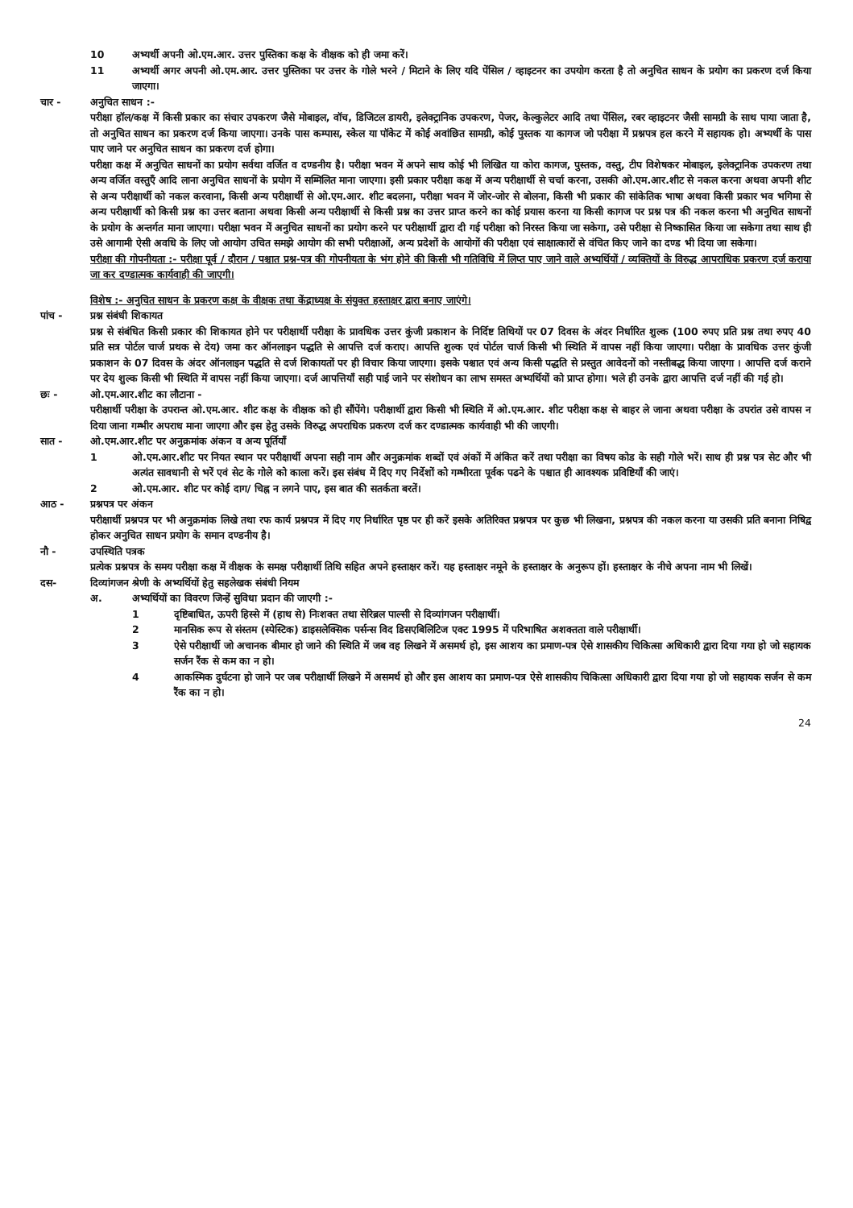10 अभ्यर्थी अपनी ओ.एम.आर. उत्तर पुस्तिका कक्ष के वीक्षक को ही जमा करें।
11 अभ्यर्थी अगर अपनी ओ.एम.आर. उत्तर पुस्तिका पर उत्तर के गोले भरने / मिटाने के लिए यदि पेंसिल / व्हाइटनर का उपयोग करता है तो अनुचित साधन के प्रयोग का प्रकरण दर्ज किया जाएगा।
चार - अनुचित साधन :-
परीक्षा हॉल/कक्ष में किसी प्रकार का संचार उपकरण जैसे मोबाइल, वॉच, डिजिटल डायरी, इलेक्ट्रानिक उपकरण, पेजर, केल्कुलेटर आदि तथा पेंसिल, रबर व्हाइटनर जैसी सामग्री के साथ पाया जाता है, तो अनुचित साधन का प्रकरण दर्ज किया जाएगा। उनके पास कम्पास, स्केल या पॉकेट में कोई अवांछित सामग्री, कोई पुस्तक या कागज जो परीक्षा में प्रश्नपत्र हल करने में सहायक हो। अभ्यर्थी के पास पाए जाने पर अनुचित साधन का प्रकरण दर्ज होगा।
परीक्षा कक्ष में अनुचित साधनों का प्रयोग सर्वथा वर्जित व दण्डनीय है। परीक्षा भवन में अपने साथ कोई भी लिखित या कोरा कागज, पुस्तक, वस्तु, टीप विशेषकर मोबाइल, इलेक्ट्रानिक उपकरण तथा अन्य वर्जित वस्तुएँ आदि लाना अनुचित साधनों के प्रयोग में सम्मिलित माना जाएगा। इसी प्रकार परीक्षा कक्ष में अन्य परीक्षार्थी से चर्चा करना, उसकी ओ.एम.आर.शीट से नकल करना अथवा अपनी शीट से अन्य परीक्षार्थी को नकल करवाना, किसी अन्य परीक्षार्थी से ओ.एम.आर. शीट बदलना, परीक्षा भवन में जोर-जोर से बोलना, किसी भी प्रकार की सांकेतिक भाषा अथवा किसी प्रकार भव भगिमा से अन्य परीक्षार्थी को किसी प्रश्न का उत्तर बताना अथवा किसी अन्य परीक्षार्थी से किसी प्रश्न का उत्तर प्राप्त करने का कोई प्रयास करना या किसी कागज पर प्रश्न पत्र की नकल करना भी अनुचित साधनों के प्रयोग के अन्तर्गत माना जाएगा। परीक्षा भवन में अनुचित साधनों का प्रयोग करने पर परीक्षार्थी द्वारा दी गई परीक्षा को निरस्त किया जा सकेगा, उसे परीक्षा से निष्कासित किया जा सकेगा तथा साथ ही उसे आगामी ऐसी अवधि के लिए जो आयोग उचित समझे आयोग की सभी परीक्षाओं, अन्य प्रदेशों के आयोगों की परीक्षा एवं साक्षात्कारों से वंचित किए जाने का दण्ड भी दिया जा सकेगा।
परीक्षा की गोपनीयता :- परीक्षा पूर्व / दौरान / पश्चात प्रश्न-पत्र की गोपनीयता के भंग होने की किसी भी गतिविधि में लिप्त पाए जाने वाले अभ्यर्थियों / व्यक्तियों के विरुद्ध आपराधिक प्रकरण दर्ज कराया जा कर दण्डात्मक कार्यवाही की जाएगी।
विशेष :- अनुचित साधन के प्रकरण कक्ष के वीक्षक तथा केंद्राध्यक्ष के संयुक्त हस्ताक्षर द्वारा बनाए जाएंगे।
पांच - प्रश्न संबंधी शिकायत
प्रश्न से संबंधित किसी प्रकार की शिकायत होने पर परीक्षार्थी परीक्षा के प्रावधिक उत्तर कुंजी प्रकाशन के निर्दिष्ट तिथियों पर 07 दिवस के अंदर निर्धारित शुल्क (100 रुपए प्रति प्रश्न तथा रुपए 40 प्रति सत्र पोर्टल चार्ज प्रथक से देय) जमा कर ऑनलाइन पद्धति से आपत्ति दर्ज कराए। आपत्ति शुल्क एवं पोर्टल चार्ज किसी भी स्थिति में वापस नहीं किया जाएगा। परीक्षा के प्रावधिक उत्तर कुंजी प्रकाशन के 07 दिवस के अंदर ऑनलाइन पद्धति से दर्ज शिकायतों पर ही विचार किया जाएगा। इसके पश्चात एवं अन्य किसी पद्धति से प्रस्तुत आवेदनों को नस्तीबद्ध किया जाएगा । आपत्ति दर्ज कराने पर देय शुल्क किसी भी स्थिति में वापस नहीं किया जाएगा। दर्ज आपत्तियाँ सही पाई जाने पर संशोधन का लाभ समस्त अभ्यर्थियों को प्राप्त होगा। भले ही उनके द्वारा आपत्ति दर्ज नहीं की गई हो।
छः - ओ.एम.आर.शीट का लौटाना -
परीक्षार्थी परीक्षा के उपरान्त ओ.एम.आर. शीट कक्ष के वीक्षक को ही सौंपेंगे। परीक्षार्थी द्वारा किसी भी स्थिति में ओ.एम.आर. शीट परीक्षा कक्ष से बाहर ले जाना अथवा परीक्षा के उपरांत उसे वापस न दिया जाना गम्भीर अपराध माना जाएगा और इस हेतु उसके विरुद्ध अपराधिक प्रकरण दर्ज कर दण्डात्मक कार्यवाही भी की जाएगी।
सात - ओ.एम.आर.शीट पर अनुक्रमांक अंकन व अन्य पूर्तियाँ
1 ओ.एम.आर.शीट पर नियत स्थान पर परीक्षार्थी अपना सही नाम और अनुक्रमांक शब्दों एवं अंकों में अंकित करें तथा परीक्षा का विषय कोड के सही गोले भरें। साथ ही प्रश्न पत्र सेट और भी अत्यंत सावधानी से भरें एवं सेट के गोले को काला करें। इस संबंध में दिए गए निर्देशों को गम्भीरता पूर्वक पढने के पश्चात ही आवश्यक प्रविष्टियाँ की जाएं।
2 ओ.एम.आर. शीट पर कोई दाग/ चिह्न न लगने पाए, इस बात की सतर्कता बरतें।
आठ - प्रश्नपत्र पर अंकन
परीक्षार्थी प्रश्नपत्र पर भी अनुक्रमांक लिखे तथा रफ कार्य प्रश्नपत्र में दिए गए निर्धारित पृष्ठ पर ही करें इसके अतिरिक्त प्रश्नपत्र पर कुछ भी लिखना, प्रश्नपत्र की नकल करना या उसकी प्रति बनाना निषिद्व होकर अनुचित साधन प्रयोग के समान दण्डनीय है।
नौ - उपस्थिति पत्रक
प्रत्येक प्रश्नपत्र के समय परीक्षा कक्ष में वीक्षक के समक्ष परीक्षार्थी तिथि सहित अपने हस्ताक्षर करें। यह हस्ताक्षर नमूने के हस्ताक्षर के अनुरूप हों। हस्ताक्षर के नीचे अपना नाम भी लिखें।
दस- दिव्यांगजन श्रेणी के अभ्यर्थियों हेतु सहलेखक संबंधी नियम
अ. अभ्यर्थियों का विवरण जिन्हें सुविधा प्रदान की जाएगी :-
1 दृष्टिबाधित, ऊपरी हिस्से में (हाथ से) निःशक्त तथा सेरिब्रल पाल्सी से दिव्यांगजन परीक्षार्थी।
2 मानसिक रूप से संस्तम (स्पेस्टिक) डाइसलेक्सिक पर्सन्स विद डिसएबिलिटिज एक्ट 1995 में परिभाषित अशक्तता वाले परीक्षार्थी।
3 ऐसे परीक्षार्थी जो अचानक बीमार हो जाने की स्थिति में जब वह लिखने में असमर्थ हो, इस आशय का प्रमाण-पत्र ऐसे शासकीय चिकित्सा अधिकारी द्वारा दिया गया हो जो सहायक सर्जन रैंक से कम का न हो।
4 आकस्मिक दुर्घटना हो जाने पर जब परीक्षार्थी लिखने में असमर्थ हो और इस आशय का प्रमाण-पत्र ऐसे शासकीय चिकित्सा अधिकारी द्वारा दिया गया हो जो सहायक सर्जन से कम रैंक का न हो।
24